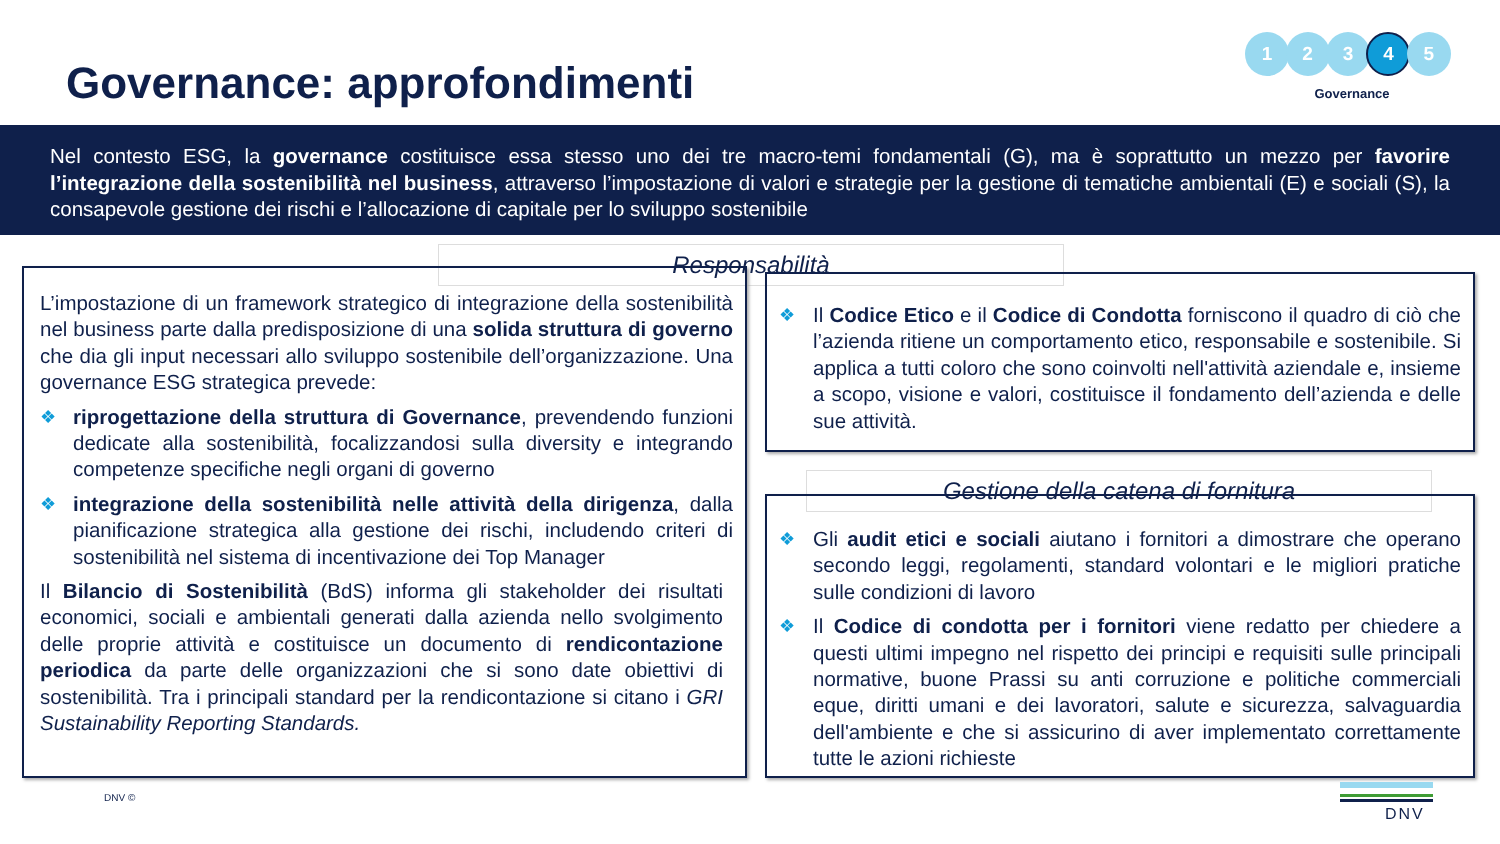Governance: approfondimenti
1 2 3 4 5
Governance
Nel contesto ESG, la governance costituisce essa stesso uno dei tre macro-temi fondamentali (G), ma è soprattutto un mezzo per favorire l’integrazione della sostenibilità nel business, attraverso l’impostazione di valori e strategie per la gestione di tematiche ambientali (E) e sociali (S), la consapevole gestione dei rischi e l’allocazione di capitale per lo sviluppo sostenibile
Responsabilità
L’impostazione di un framework strategico di integrazione della sostenibilità nel business parte dalla predisposizione di una solida struttura di governo che dia gli input necessari allo sviluppo sostenibile dell’organizzazione. Una governance ESG strategica prevede:
❖ riprogettazione della struttura di Governance, prevendendo funzioni dedicate alla sostenibilità, focalizzandosi sulla diversity e integrando competenze specifiche negli organi di governo
❖ integrazione della sostenibilità nelle attività della dirigenza, dalla pianificazione strategica alla gestione dei rischi, includendo criteri di sostenibilità nel sistema di incentivazione dei Top Manager
Il Bilancio di Sostenibilità (BdS) informa gli stakeholder dei risultati economici, sociali e ambientali generati dalla azienda nello svolgimento delle proprie attività e costituisce un documento di rendicontazione periodica da parte delle organizzazioni che si sono date obiettivi di sostenibilità. Tra i principali standard per la rendicontazione si citano i GRI Sustainability Reporting Standards.
❖ Il Codice Etico e il Codice di Condotta forniscono il quadro di ciò che l’azienda ritiene un comportamento etico, responsabile e sostenibile. Si applica a tutti coloro che sono coinvolti nell'attività aziendale e, insieme a scopo, visione e valori, costituisce il fondamento dell’azienda e delle sue attività.
Gestione della catena di fornitura
❖ Gli audit etici e sociali aiutano i fornitori a dimostrare che operano secondo leggi, regolamenti, standard volontari e le migliori pratiche sulle condizioni di lavoro
❖ Il Codice di condotta per i fornitori viene redatto per chiedere a questi ultimi impegno nel rispetto dei principi e requisiti sulle principali normative, buone Prassi su anti corruzione e politiche commerciali eque, diritti umani e dei lavoratori, salute e sicurezza, salvaguardia dell'ambiente e che si assicurino di aver implementato correttamente tutte le azioni richieste
DNV ©
DNV